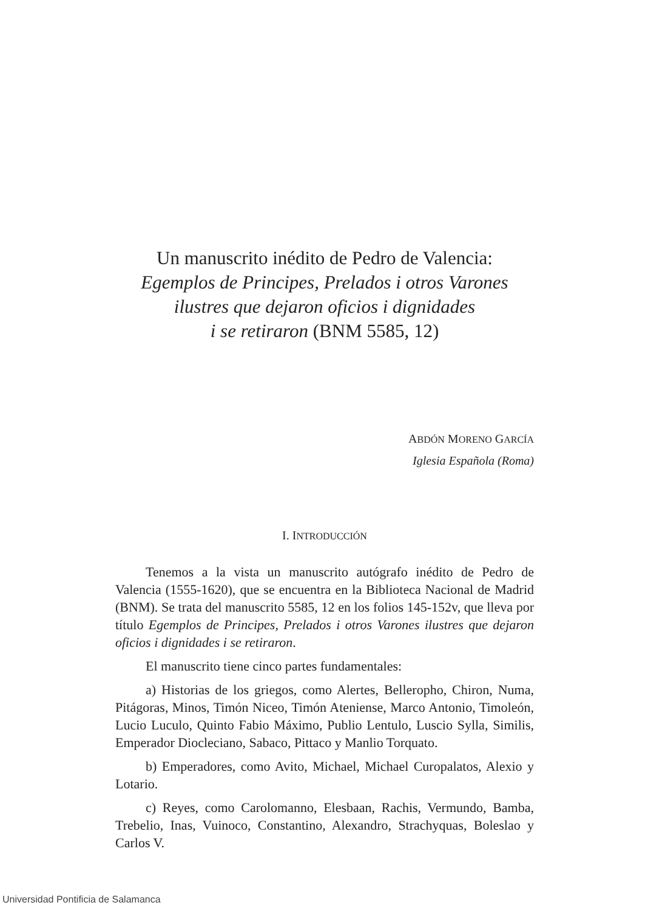Un manuscrito inédito de Pedro de Valencia:
Egemplos de Principes, Prelados i otros Varones
ilustres que dejaron oficios i dignidades
i se retiraron (BNM 5585, 12)
ABDÓN MORENO GARCÍA
Iglesia Española (Roma)
I. INTRODUCCIÓN
Tenemos a la vista un manuscrito autógrafo inédito de Pedro de Valencia (1555-1620), que se encuentra en la Biblioteca Nacional de Madrid (BNM). Se trata del manuscrito 5585, 12 en los folios 145-152v, que lleva por título Egemplos de Principes, Prelados i otros Varones ilustres que dejaron oficios i dignidades i se retiraron.
El manuscrito tiene cinco partes fundamentales:
a) Historias de los griegos, como Alertes, Bellerophо, Chiron, Numa, Pitágoras, Minos, Timón Niceo, Timón Ateniense, Marco Antonio, Timoleón, Lucio Luculo, Quinto Fabio Máximo, Publio Lentulo, Luscio Sylla, Similis, Emperador Diocleciano, Sabaco, Pittaco y Manlio Torquato.
b) Emperadores, como Avito, Michael, Michael Curopalatos, Alexio y Lotario.
c) Reyes, como Carolomanno, Elesbaan, Rachis, Vermundo, Bamba, Trebelio, Inas, Vuinoco, Constantino, Alexandro, Strachyquas, Boleslao y Carlos V.
Universidad Pontificia de Salamanca